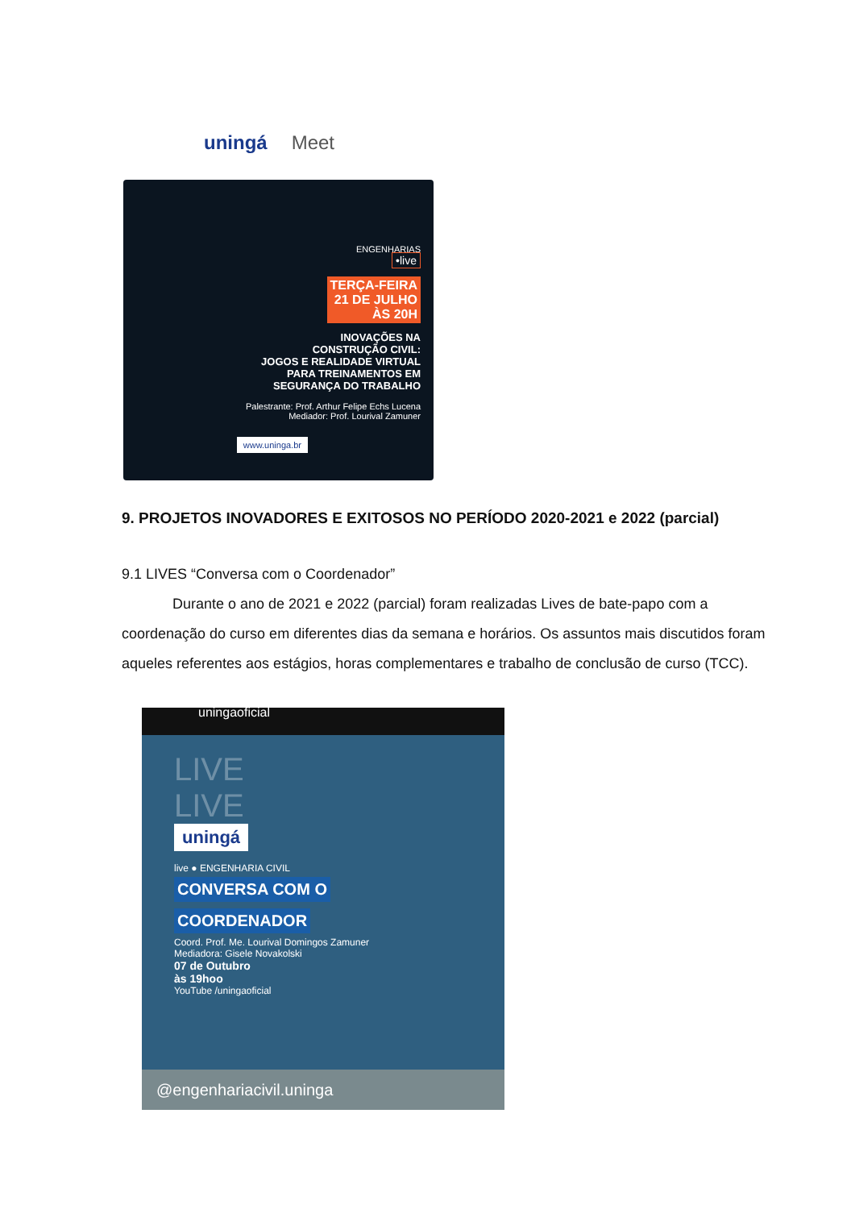uningá Meet
ENGENHARIAS
•live
TERÇA-FEIRA
21 DE JULHO
ÀS 20H
INOVAÇÕES NA
CONSTRUÇÃO CIVIL:
JOGOS E REALIDADE VIRTUAL
PARA TREINAMENTOS EM
SEGURANÇA DO TRABALHO
Palestrante: Prof. Arthur Felipe Echs Lucena
Mediador: Prof. Lourival Zamuner
www.uninga.br
9. PROJETOS INOVADORES E EXITOSOS NO PERÍODO 2020-2021 e 2022 (parcial)
9.1 LIVES “Conversa com o Coordenador”
Durante o ano de 2021 e 2022 (parcial) foram realizadas Lives de bate-papo com a coordenação do curso em diferentes dias da semana e horários. Os assuntos mais discutidos foram aqueles referentes aos estágios, horas complementares e trabalho de conclusão de curso (TCC).
uningaoficial
LIVE
LIVE
uningá
live ● ENGENHARIA CIVIL
CONVERSA COM O
COORDENADOR
Coord. Prof. Me. Lourival Domingos Zamuner
Mediadora: Gisele Novakolski
07 de Outubro
às 19hoo
YouTube /uningaoficial
@engenhariacivil.uninga